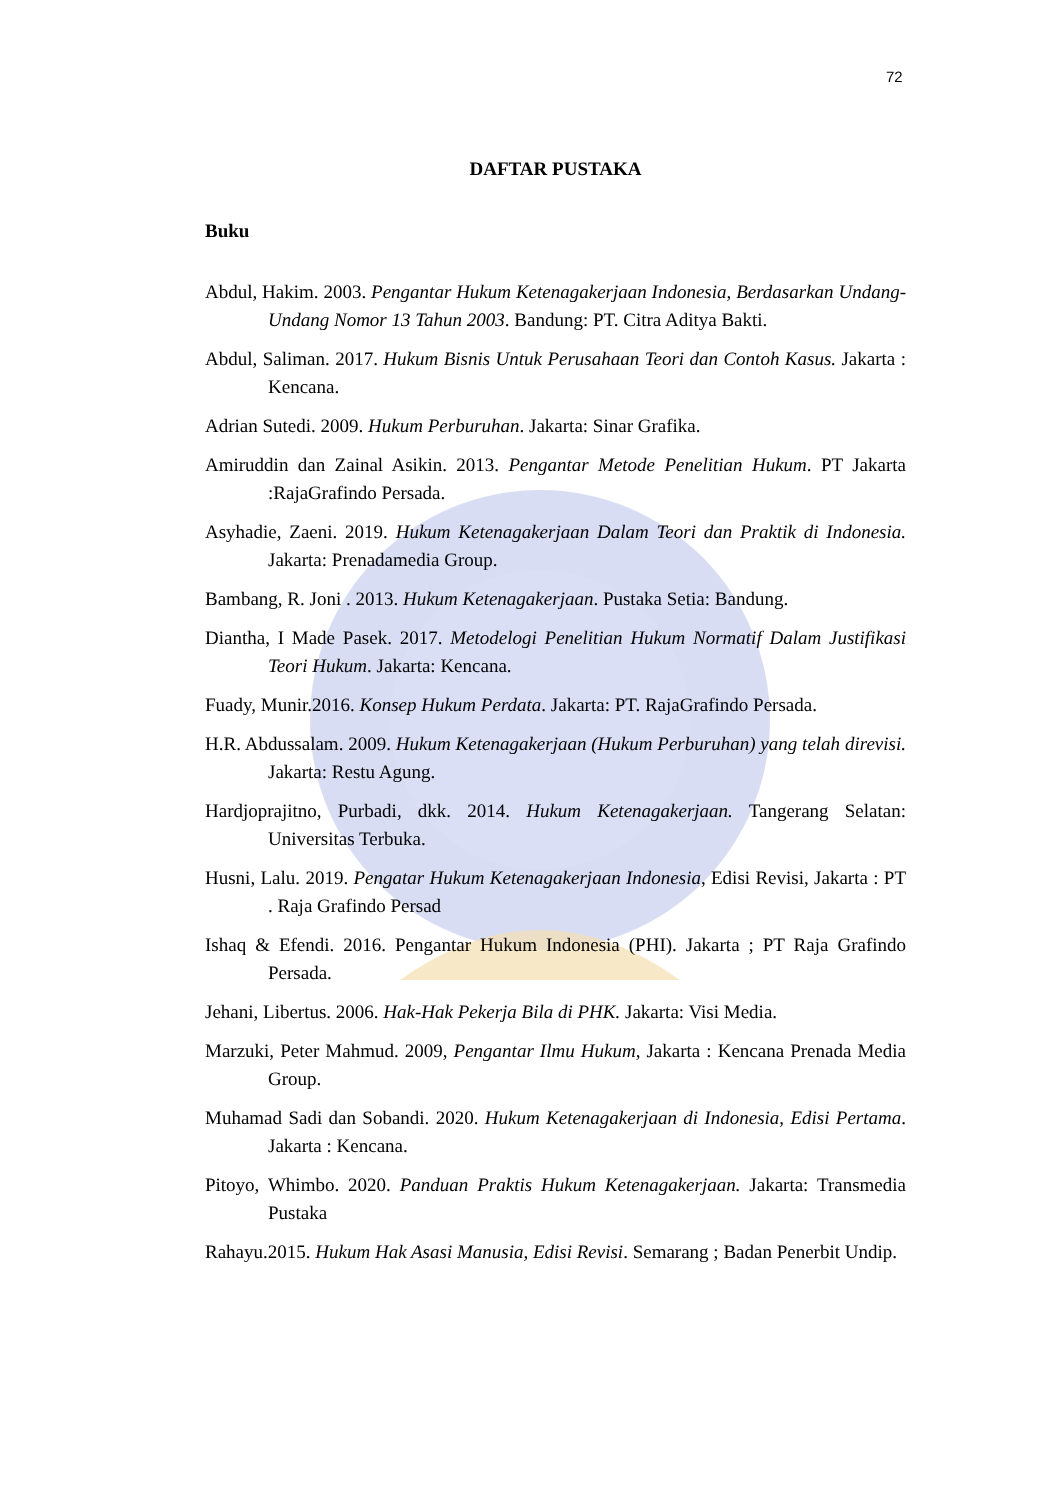72
DAFTAR PUSTAKA
Buku
Abdul, Hakim. 2003. Pengantar Hukum Ketenagakerjaan Indonesia, Berdasarkan Undang-Undang Nomor 13 Tahun 2003. Bandung: PT. Citra Aditya Bakti.
Abdul, Saliman. 2017. Hukum Bisnis Untuk Perusahaan Teori dan Contoh Kasus. Jakarta : Kencana.
Adrian Sutedi. 2009. Hukum Perburuhan. Jakarta: Sinar Grafika.
Amiruddin dan Zainal Asikin. 2013. Pengantar Metode Penelitian Hukum. PT Jakarta :RajaGrafindo Persada.
Asyhadie, Zaeni. 2019. Hukum Ketenagakerjaan Dalam Teori dan Praktik di Indonesia. Jakarta: Prenadamedia Group.
Bambang, R. Joni . 2013. Hukum Ketenagakerjaan. Pustaka Setia: Bandung.
Diantha, I Made Pasek. 2017. Metodelogi Penelitian Hukum Normatif Dalam Justifikasi Teori Hukum. Jakarta: Kencana.
Fuady, Munir.2016. Konsep Hukum Perdata. Jakarta: PT. RajaGrafindo Persada.
H.R. Abdussalam. 2009. Hukum Ketenagakerjaan (Hukum Perburuhan) yang telah direvisi. Jakarta: Restu Agung.
Hardjoprajitno, Purbadi, dkk. 2014. Hukum Ketenagakerjaan. Tangerang Selatan: Universitas Terbuka.
Husni, Lalu. 2019. Pengatar Hukum Ketenagakerjaan Indonesia, Edisi Revisi, Jakarta : PT . Raja Grafindo Persad
Ishaq & Efendi. 2016. Pengantar Hukum Indonesia (PHI). Jakarta ; PT Raja Grafindo Persada.
Jehani, Libertus. 2006. Hak-Hak Pekerja Bila di PHK. Jakarta: Visi Media.
Marzuki, Peter Mahmud. 2009, Pengantar Ilmu Hukum, Jakarta : Kencana Prenada Media Group.
Muhamad Sadi dan Sobandi. 2020. Hukum Ketenagakerjaan di Indonesia, Edisi Pertama. Jakarta : Kencana.
Pitoyo, Whimbo. 2020. Panduan Praktis Hukum Ketenagakerjaan. Jakarta: Transmedia Pustaka
Rahayu.2015. Hukum Hak Asasi Manusia, Edisi Revisi. Semarang ; Badan Penerbit Undip.